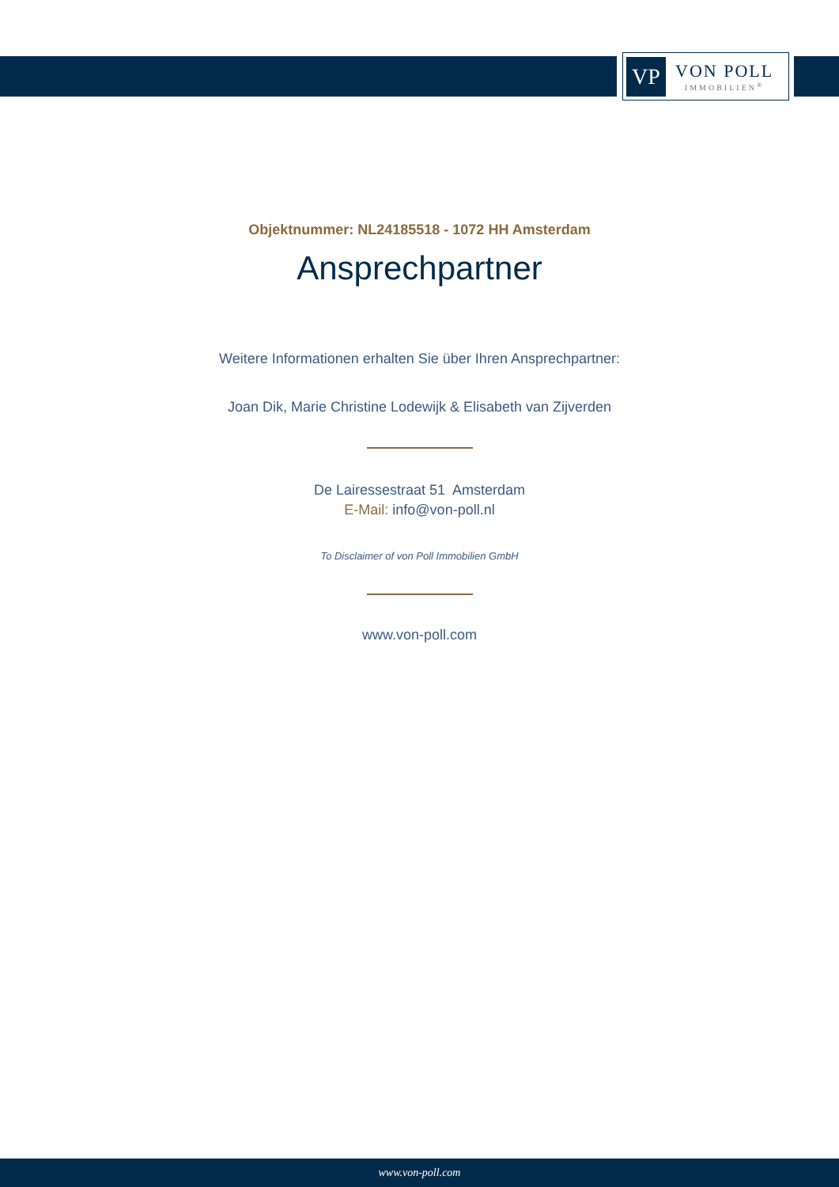VP
VON POLL
IMMOBILIEN<sup>®</sup>
Objektnummer: NL24185518 - 1072 HH Amsterdam
Ansprechpartner
Weitere Informationen erhalten Sie über Ihren Ansprechpartner:
Joan Dik, Marie Christine Lodewijk & Elisabeth van Zijverden
De Lairessestraat 51 Amsterdam
E-Mail: info@von-poll.nl
To Disclaimer of von Poll Immobilien GmbH
www.von-poll.com
www.von-poll.com